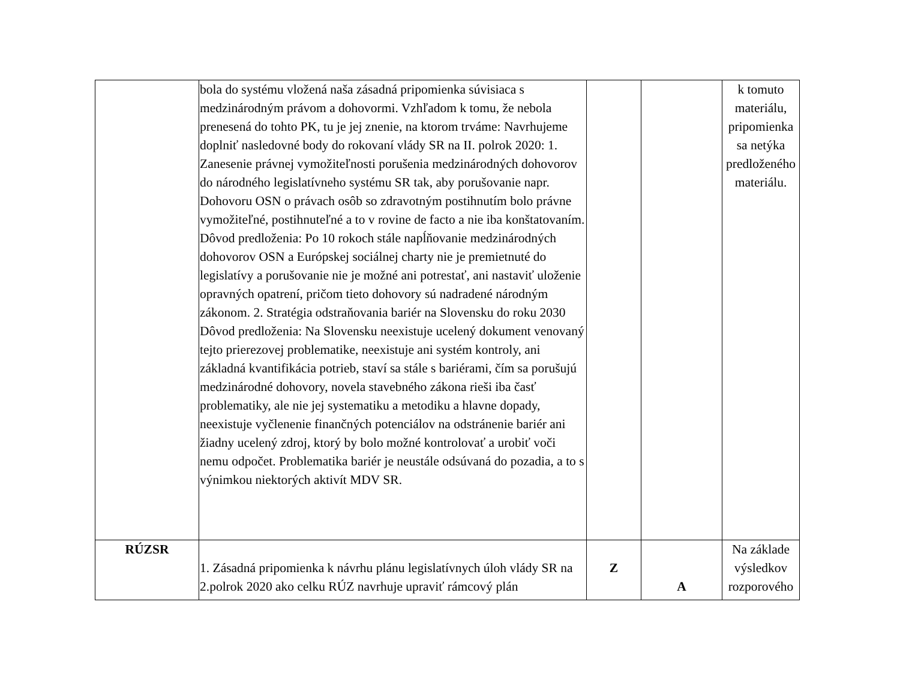| | bola do systému vložená naša zásadná pripomienka súvisiaca s medzinárodným právom a dohovormi. Vzhľadom k tomu, že nebola prenesená do tohto PK, tu je jej znenie, na ktorom trváme: Navrhujeme doplniť nasledovné body do rokovaní vlády SR na II. polrok 2020: 1. Zanesenie právnej vymožiteľnosti porušenia medzinárodných dohovorov do národného legislatívneho systému SR tak, aby porušovanie napr. Dohovoru OSN o právach osôb so zdravotným postihnutím bolo právne vymožiteľné, postihnuteľné a to v rovine de facto a nie iba konštatovaním. Dôvod predloženia: Po 10 rokoch stále napĺňovanie medzinárodných dohovorov OSN a Európskej sociálnej charty nie je premietnuté do legislatívy a porušovanie nie je možné ani potrestať, ani nastaviť uloženie opravných opatrení, pričom tieto dohovory sú nadradené národným zákonom. 2. Stratégia odstraňovania bariér na Slovensku do roku 2030 Dôvod predloženia: Na Slovensku neexistuje ucelený dokument venovaný tejto prierezovej problematike, neexistuje ani systém kontroly, ani základná kvantifikácia potrieb, staví sa stále s bariérami, čím sa porušujú medzinárodné dohovory, novela stavebného zákona rieši iba časť problematiky, ale nie jej systematiku a metodiku a hlavne dopady, neexistuje vyčlenenie finančných potenciálov na odstránenie bariér ani žiadny ucelený zdroj, ktorý by bolo možné kontrolovať a urobiť voči nemu odpočet. Problematika bariér je neustále odsúvaná do pozadia, a to s výnimkou niektorých aktivít MDV SR. | | | k tomuto materiálu, pripomienka sa netýka predloženého materiálu. |
| RÚZSR | 1. Zásadná pripomienka k návrhu plánu legislatívnych úloh vlády SR na 2.polrok 2020 ako celku RÚZ navrhuje upraviť rámcový plán | Z | A | Na základe výsledkov rozporového |